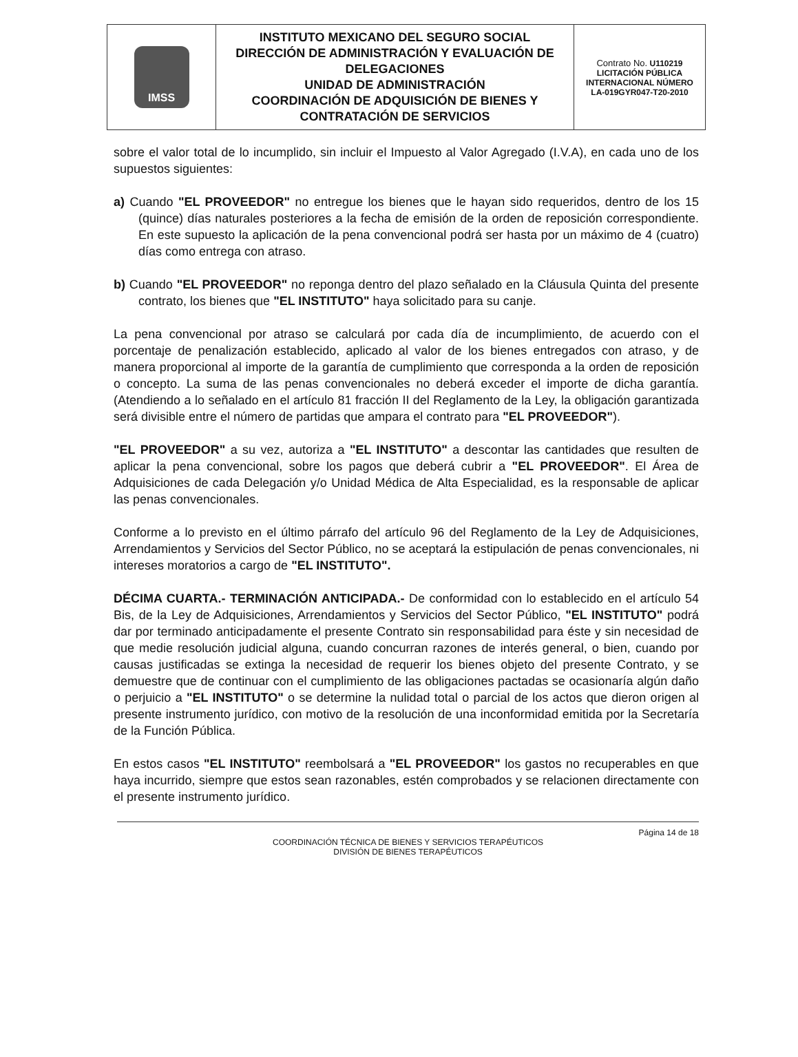| IMSS | INSTITUTO MEXICANO DEL SEGURO SOCIAL DIRECCIÓN DE ADMINISTRACIÓN Y EVALUACIÓN DE DELEGACIONES UNIDAD DE ADMINISTRACIÓN COORDINACIÓN DE ADQUISICIÓN DE BIENES Y CONTRATACIÓN DE SERVICIOS | Contrato No. U110219 LICITACIÓN PÚBLICA INTERNACIONAL NÚMERO LA-019GYR047-T20-2010 |
sobre el valor total de lo incumplido, sin incluir el Impuesto al Valor Agregado (I.V.A), en cada uno de los supuestos siguientes:
a) Cuando "EL PROVEEDOR" no entregue los bienes que le hayan sido requeridos, dentro de los 15 (quince) días naturales posteriores a la fecha de emisión de la orden de reposición correspondiente. En este supuesto la aplicación de la pena convencional podrá ser hasta por un máximo de 4 (cuatro) días como entrega con atraso.
b) Cuando "EL PROVEEDOR" no reponga dentro del plazo señalado en la Cláusula Quinta del presente contrato, los bienes que "EL INSTITUTO" haya solicitado para su canje.
La pena convencional por atraso se calculará por cada día de incumplimiento, de acuerdo con el porcentaje de penalización establecido, aplicado al valor de los bienes entregados con atraso, y de manera proporcional al importe de la garantía de cumplimiento que corresponda a la orden de reposición o concepto. La suma de las penas convencionales no deberá exceder el importe de dicha garantía. (Atendiendo a lo señalado en el artículo 81 fracción II del Reglamento de la Ley, la obligación garantizada será divisible entre el número de partidas que ampara el contrato para "EL PROVEEDOR").
"EL PROVEEDOR" a su vez, autoriza a "EL INSTITUTO" a descontar las cantidades que resulten de aplicar la pena convencional, sobre los pagos que deberá cubrir a "EL PROVEEDOR". El Área de Adquisiciones de cada Delegación y/o Unidad Médica de Alta Especialidad, es la responsable de aplicar las penas convencionales.
Conforme a lo previsto en el último párrafo del artículo 96 del Reglamento de la Ley de Adquisiciones, Arrendamientos y Servicios del Sector Público, no se aceptará la estipulación de penas convencionales, ni intereses moratorios a cargo de "EL INSTITUTO".
DÉCIMA CUARTA.- TERMINACIÓN ANTICIPADA.- De conformidad con lo establecido en el artículo 54 Bis, de la Ley de Adquisiciones, Arrendamientos y Servicios del Sector Público, "EL INSTITUTO" podrá dar por terminado anticipadamente el presente Contrato sin responsabilidad para éste y sin necesidad de que medie resolución judicial alguna, cuando concurran razones de interés general, o bien, cuando por causas justificadas se extinga la necesidad de requerir los bienes objeto del presente Contrato, y se demuestre que de continuar con el cumplimiento de las obligaciones pactadas se ocasionaría algún daño o perjuicio a "EL INSTITUTO" o se determine la nulidad total o parcial de los actos que dieron origen al presente instrumento jurídico, con motivo de la resolución de una inconformidad emitida por la Secretaría de la Función Pública.
En estos casos "EL INSTITUTO" reembolsará a "EL PROVEEDOR" los gastos no recuperables en que haya incurrido, siempre que estos sean razonables, estén comprobados y se relacionen directamente con el presente instrumento jurídico.
Página 14 de 18
COORDINACIÓN TÉCNICA DE BIENES Y SERVICIOS TERAPÉUTICOS
DIVISIÓN DE BIENES TERAPÉUTICOS